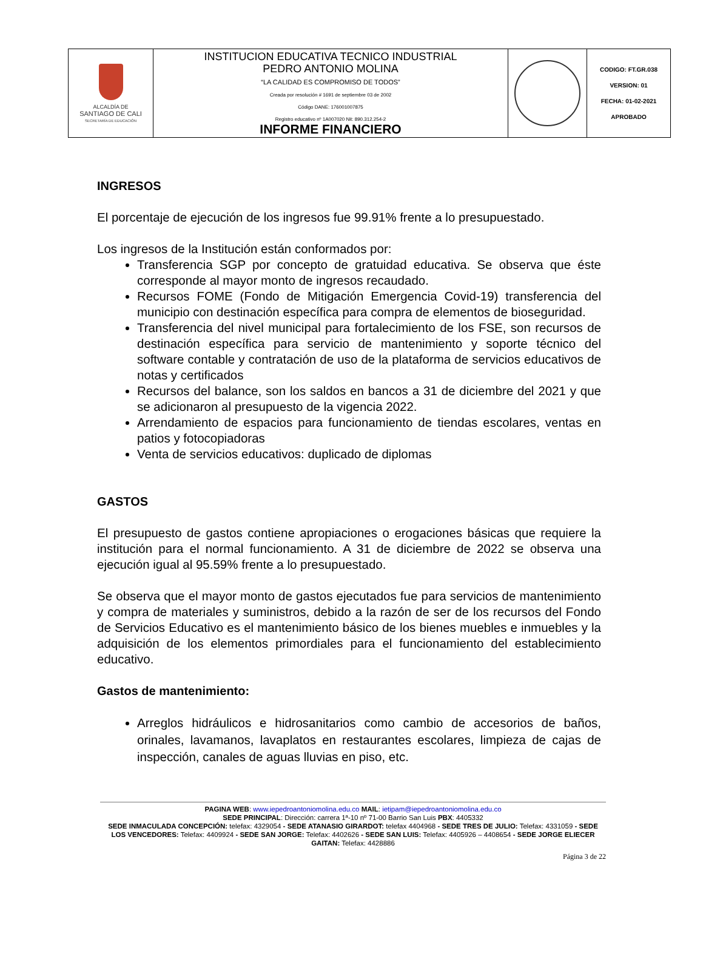| ALCALDÍA DE SANTIAGO DE CALI SECRETARÍA DE EDUCACIÓN | INSTITUCION EDUCATIVA TECNICO INDUSTRIAL PEDRO ANTONIO MOLINA “LA CALIDAD ES COMPROMISO DE TODOS” Creada por resolución # 1691 de septiembre 03 de 2002 Código DANE: 176001007875 Registro educativo nº 1A007020 Nit: 890.312.254-2 INFORME FINANCIERO | | CODIGO: FT.GR.038 VERSION: 01 FECHA: 01-02-2021 APROBADO |
INGRESOS
El porcentaje de ejecución de los ingresos fue 99.91% frente a lo presupuestado.
Los ingresos de la Institución están conformados por:
Transferencia SGP por concepto de gratuidad educativa. Se observa que éste corresponde al mayor monto de ingresos recaudado.
Recursos FOME (Fondo de Mitigación Emergencia Covid-19) transferencia del municipio con destinación específica para compra de elementos de bioseguridad.
Transferencia del nivel municipal para fortalecimiento de los FSE, son recursos de destinación específica para servicio de mantenimiento y soporte técnico del software contable y contratación de uso de la plataforma de servicios educativos de notas y certificados
Recursos del balance, son los saldos en bancos a 31 de diciembre del 2021 y que se adicionaron al presupuesto de la vigencia 2022.
Arrendamiento de espacios para funcionamiento de tiendas escolares, ventas en patios y fotocopiadoras
Venta de servicios educativos: duplicado de diplomas
GASTOS
El presupuesto de gastos contiene apropiaciones o erogaciones básicas que requiere la institución para el normal funcionamiento. A 31 de diciembre de 2022 se observa una ejecución igual al 95.59% frente a lo presupuestado.
Se observa que el mayor monto de gastos ejecutados fue para servicios de mantenimiento y compra de materiales y suministros, debido a la razón de ser de los recursos del Fondo de Servicios Educativo es el mantenimiento básico de los bienes muebles e inmuebles y la adquisición de los elementos primordiales para el funcionamiento del establecimiento educativo.
Gastos de mantenimiento:
Arreglos hidráulicos e hidrosanitarios como cambio de accesorios de baños, orinales, lavamanos, lavaplatos en restaurantes escolares, limpieza de cajas de inspección, canales de aguas lluvias en piso, etc.
PAGINA WEB: www.iepedroantoniomolina.edu.co MAIL: ietipam@iepedroantoniomolina.edu.co
SEDE PRINCIPAL: Dirección: carrera 1ª-10 nº 71-00 Barrio San Luis PBX: 4405332
SEDE INMACULADA CONCEPCIÓN: telefax: 4329054 - SEDE ATANASIO GIRARDOT: telefax 4404968 - SEDE TRES DE JULIO: Telefax: 4331059 - SEDE LOS VENCEDORES: Telefax: 4409924 - SEDE SAN JORGE: Telefax: 4402626 - SEDE SAN LUIS: Telefax: 4405926 – 4408654 - SEDE JORGE ELIECER GAITAN: Telefax: 4428886
Página 3 de 22